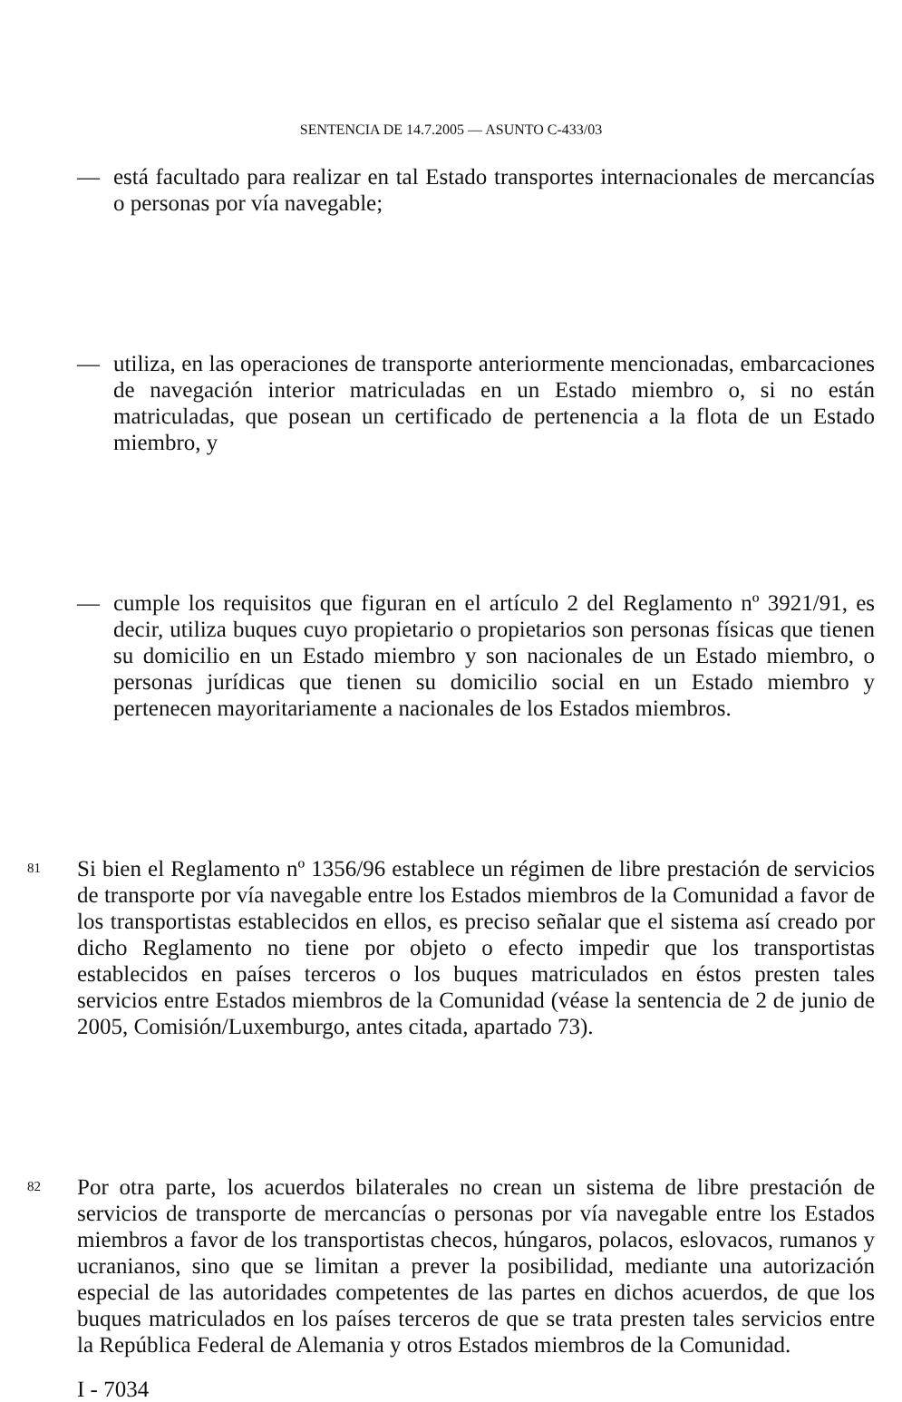SENTENCIA DE 14.7.2005 — ASUNTO C-433/03
— está facultado para realizar en tal Estado transportes internacionales de mercancías o personas por vía navegable;
— utiliza, en las operaciones de transporte anteriormente mencionadas, embarcaciones de navegación interior matriculadas en un Estado miembro o, si no están matriculadas, que posean un certificado de pertenencia a la flota de un Estado miembro, y
— cumple los requisitos que figuran en el artículo 2 del Reglamento nº 3921/91, es decir, utiliza buques cuyo propietario o propietarios son personas físicas que tienen su domicilio en un Estado miembro y son nacionales de un Estado miembro, o personas jurídicas que tienen su domicilio social en un Estado miembro y pertenecen mayoritariamente a nacionales de los Estados miembros.
81
Si bien el Reglamento nº 1356/96 establece un régimen de libre prestación de servicios de transporte por vía navegable entre los Estados miembros de la Comunidad a favor de los transportistas establecidos en ellos, es preciso señalar que el sistema así creado por dicho Reglamento no tiene por objeto o efecto impedir que los transportistas establecidos en países terceros o los buques matriculados en éstos presten tales servicios entre Estados miembros de la Comunidad (véase la sentencia de 2 de junio de 2005, Comisión/Luxemburgo, antes citada, apartado 73).
82
Por otra parte, los acuerdos bilaterales no crean un sistema de libre prestación de servicios de transporte de mercancías o personas por vía navegable entre los Estados miembros a favor de los transportistas checos, húngaros, polacos, eslovacos, rumanos y ucranianos, sino que se limitan a prever la posibilidad, mediante una autorización especial de las autoridades competentes de las partes en dichos acuerdos, de que los buques matriculados en los países terceros de que se trata presten tales servicios entre la República Federal de Alemania y otros Estados miembros de la Comunidad.
I - 7034